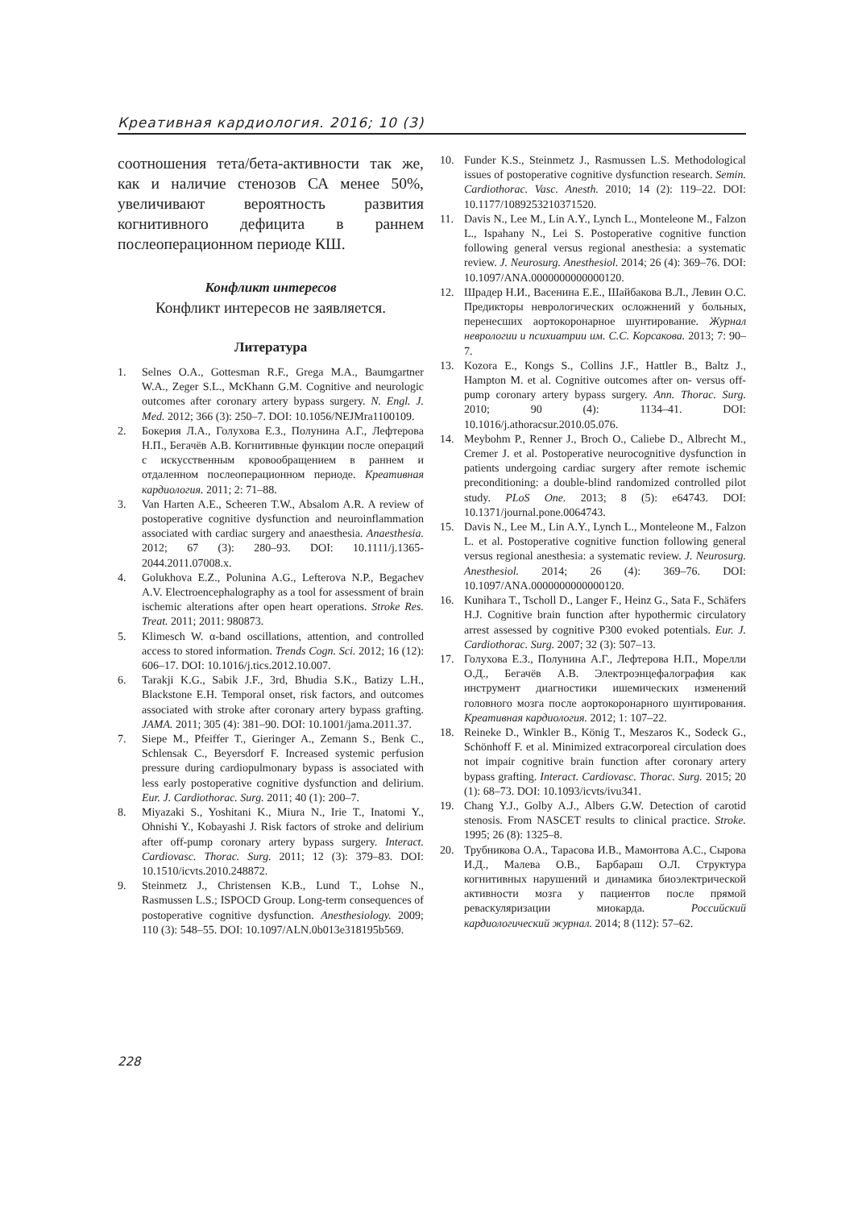Креативная кардиология. 2016; 10 (3)
соотношения тета/бета-активности так же, как и наличие стенозов СА менее 50%, увеличивают вероятность развития когнитивного дефицита в раннем послеоперационном периоде КШ.
Конфликт интересов
Конфликт интересов не заявляется.
Литература
1. Selnes O.A., Gottesman R.F., Grega M.A., Baumgartner W.A., Zeger S.L., McKhann G.M. Cognitive and neurologic outcomes after coronary artery bypass surgery. N. Engl. J. Med. 2012; 366 (3): 250–7. DOI: 10.1056/NEJMra1100109.
2. Бокерия Л.А., Голухова Е.З., Полунина А.Г., Лефтерова Н.П., Бегачёв А.В. Когнитивные функции после операций с искусственным кровообращением в раннем и отдаленном послеоперационном периоде. Креативная кардиология. 2011; 2: 71–88.
3. Van Harten A.E., Scheeren T.W., Absalom A.R. A review of postoperative cognitive dysfunction and neuroinflammation associated with cardiac surgery and anaesthesia. Anaesthesia. 2012; 67 (3): 280–93. DOI: 10.1111/j.1365-2044.2011.07008.x.
4. Golukhova E.Z., Polunina A.G., Lefterova N.P., Begachev A.V. Electroencephalography as a tool for assessment of brain ischemic alterations after open heart operations. Stroke Res. Treat. 2011; 2011: 980873.
5. Klimesch W. α-band oscillations, attention, and controlled access to stored information. Trends Cogn. Sci. 2012; 16 (12): 606–17. DOI: 10.1016/j.tics.2012.10.007.
6. Tarakji K.G., Sabik J.F., 3rd, Bhudia S.K., Batizy L.H., Blackstone E.H. Temporal onset, risk factors, and outcomes associated with stroke after coronary artery bypass grafting. JAMA. 2011; 305 (4): 381–90. DOI: 10.1001/jama.2011.37.
7. Siepe M., Pfeiffer T., Gieringer A., Zemann S., Benk C., Schlensak C., Beyersdorf F. Increased systemic perfusion pressure during cardiopulmonary bypass is associated with less early postoperative cognitive dysfunction and delirium. Eur. J. Cardiothorac. Surg. 2011; 40 (1): 200–7.
8. Miyazaki S., Yoshitani K., Miura N., Irie T., Inatomi Y., Ohnishi Y., Kobayashi J. Risk factors of stroke and delirium after off-pump coronary artery bypass surgery. Interact. Cardiovasc. Thorac. Surg. 2011; 12 (3): 379–83. DOI: 10.1510/icvts.2010.248872.
9. Steinmetz J., Christensen K.B., Lund T., Lohse N., Rasmussen L.S.; ISPOCD Group. Long-term consequences of postoperative cognitive dysfunction. Anesthesiology. 2009; 110 (3): 548–55. DOI: 10.1097/ALN.0b013e318195b569.
10. Funder K.S., Steinmetz J., Rasmussen L.S. Methodological issues of postoperative cognitive dysfunction research. Semin. Cardiothorac. Vasc. Anesth. 2010; 14 (2): 119–22. DOI: 10.1177/1089253210371520.
11. Davis N., Lee M., Lin A.Y., Lynch L., Monteleone M., Falzon L., Ispahany N., Lei S. Postoperative cognitive function following general versus regional anesthesia: a systematic review. J. Neurosurg. Anesthesiol. 2014; 26 (4): 369–76. DOI: 10.1097/ANA.0000000000000120.
12. Шрадер Н.И., Васенина Е.Е., Шайбакова В.Л., Левин О.С. Предикторы неврологических осложнений у больных, перенесших аортокоронарное шунтирование. Журнал неврологии и психиатрии им. С.С. Корсакова. 2013; 7: 90–7.
13. Kozora E., Kongs S., Collins J.F., Hattler B., Baltz J., Hampton M. et al. Cognitive outcomes after on- versus off-pump coronary artery bypass surgery. Ann. Thorac. Surg. 2010; 90 (4): 1134–41. DOI: 10.1016/j.athoracsur.2010.05.076.
14. Meybohm P., Renner J., Broch O., Caliebe D., Albrecht M., Cremer J. et al. Postoperative neurocognitive dysfunction in patients undergoing cardiac surgery after remote ischemic preconditioning: a double-blind randomized controlled pilot study. PLoS One. 2013; 8 (5): e64743. DOI: 10.1371/journal.pone.0064743.
15. Davis N., Lee M., Lin A.Y., Lynch L., Monteleone M., Falzon L. et al. Postoperative cognitive function following general versus regional anesthesia: a systematic review. J. Neurosurg. Anesthesiol. 2014; 26 (4): 369–76. DOI: 10.1097/ANA.0000000000000120.
16. Kunihara T., Tscholl D., Langer F., Heinz G., Sata F., Schäfers H.J. Cognitive brain function after hypothermic circulatory arrest assessed by cognitive P300 evoked potentials. Eur. J. Cardiothorac. Surg. 2007; 32 (3): 507–13.
17. Голухова Е.З., Полунина А.Г., Лефтерова Н.П., Морелли О.Д., Бегачёв А.В. Электроэнцефалография как инструмент диагностики ишемических изменений головного мозга после аортокоронарного шунтирования. Креативная кардиология. 2012; 1: 107–22.
18. Reineke D., Winkler B., König T., Meszaros K., Sodeck G., Schönhoff F. et al. Minimized extracorporeal circulation does not impair cognitive brain function after coronary artery bypass grafting. Interact. Cardiovasc. Thorac. Surg. 2015; 20 (1): 68–73. DOI: 10.1093/icvts/ivu341.
19. Chang Y.J., Golby A.J., Albers G.W. Detection of carotid stenosis. From NASCET results to clinical practice. Stroke. 1995; 26 (8): 1325–8.
20. Трубникова О.А., Тарасова И.В., Мамонтова А.С., Сырова И.Д., Малева О.В., Барбараш О.Л. Структура когнитивных нарушений и динамика биоэлектрической активности мозга у пациентов после прямой реваскуляризации миокарда. Российский кардиологический журнал. 2014; 8 (112): 57–62.
228